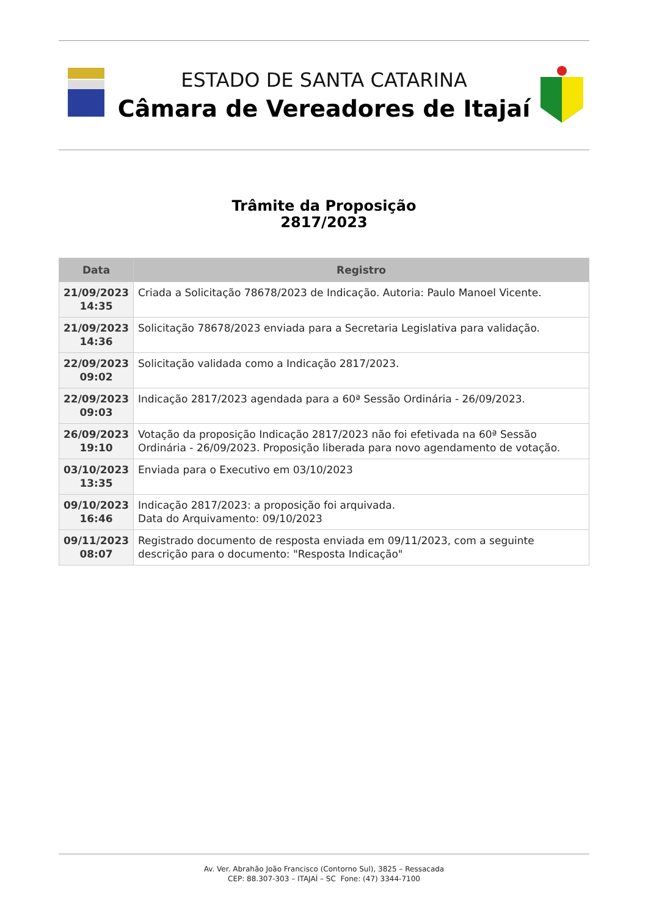ESTADO DE SANTA CATARINA
Câmara de Vereadores de Itajaí
Trâmite da Proposição
2817/2023
| Data | Registro |
| --- | --- |
| 21/09/2023 14:35 | Criada a Solicitação 78678/2023 de Indicação. Autoria: Paulo Manoel Vicente. |
| 21/09/2023 14:36 | Solicitação 78678/2023 enviada para a Secretaria Legislativa para validação. |
| 22/09/2023 09:02 | Solicitação validada como a Indicação 2817/2023. |
| 22/09/2023 09:03 | Indicação 2817/2023 agendada para a 60ª Sessão Ordinária - 26/09/2023. |
| 26/09/2023 19:10 | Votação da proposição Indicação 2817/2023 não foi efetivada na 60ª Sessão Ordinária - 26/09/2023. Proposição liberada para novo agendamento de votação. |
| 03/10/2023 13:35 | Enviada para o Executivo em 03/10/2023 |
| 09/10/2023 16:46 | Indicação 2817/2023: a proposição foi arquivada. Data do Arquivamento: 09/10/2023 |
| 09/11/2023 08:07 | Registrado documento de resposta enviada em 09/11/2023, com a seguinte descrição para o documento: "Resposta Indicação" |
Av. Ver. Abrahão João Francisco (Contorno Sul), 3825 – Ressacada
CEP: 88.307-303 – ITAJAÍ – SC Fone: (47) 3344-7100